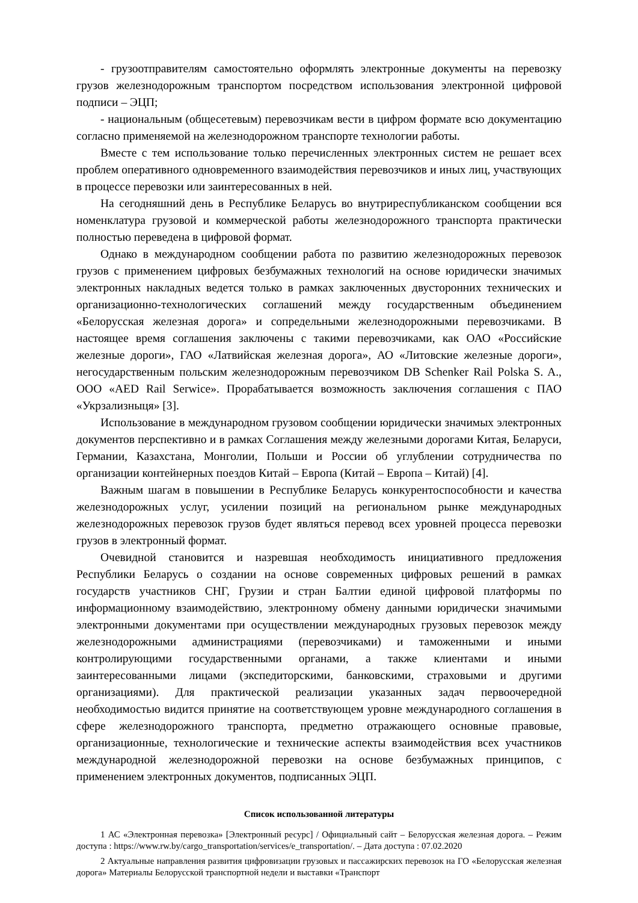- грузоотправителям самостоятельно оформлять электронные документы на перевозку грузов железнодорожным транспортом посредством использования электронной цифровой подписи – ЭЦП;
- национальным (общесетевым) перевозчикам вести в цифром формате всю документацию согласно применяемой на железнодорожном транспорте технологии работы.
Вместе с тем использование только перечисленных электронных систем не решает всех проблем оперативного одновременного взаимодействия перевозчиков и иных лиц, участвующих в процессе перевозки или заинтересованных в ней.
На сегодняшний день в Республике Беларусь во внутриреспубликанском сообщении вся номенклатура грузовой и коммерческой работы железнодорожного транспорта практически полностью переведена в цифровой формат.
Однако в международном сообщении работа по развитию железнодорожных перевозок грузов с применением цифровых безбумажных технологий на основе юридически значимых электронных накладных ведется только в рамках заключенных двусторонних технических и организационно-технологических соглашений между государственным объединением «Белорусская железная дорога» и сопредельными железнодорожными перевозчиками. В настоящее время соглашения заключены с такими перевозчиками, как ОАО «Российские железные дороги», ГАО «Латвийская железная дорога», АО «Литовские железные дороги», негосударственным польским железнодорожным перевозчиком DB Schenker Rail Polska S. A., ООО «AED Rail Serwice». Прорабатывается возможность заключения соглашения с ПАО «Укрзализныця» [3].
Использование в международном грузовом сообщении юридически значимых электронных документов перспективно и в рамках Соглашения между железными дорогами Китая, Беларуси, Германии, Казахстана, Монголии, Польши и России об углублении сотрудничества по организации контейнерных поездов Китай – Европа (Китай – Европа – Китай) [4].
Важным шагам в повышении в Республике Беларусь конкурентоспособности и качества железнодорожных услуг, усилении позиций на региональном рынке международных железнодорожных перевозок грузов будет являться перевод всех уровней процесса перевозки грузов в электронный формат.
Очевидной становится и назревшая необходимость инициативного предложения Республики Беларусь о создании на основе современных цифровых решений в рамках государств участников СНГ, Грузии и стран Балтии единой цифровой платформы по информационному взаимодействию, электронному обмену данными юридически значимыми электронными документами при осуществлении международных грузовых перевозок между железнодорожными администрациями (перевозчиками) и таможенными и иными контролирующими государственными органами, а также клиентами и иными заинтересованными лицами (экспедиторскими, банковскими, страховыми и другими организациями). Для практической реализации указанных задач первоочередной необходимостью видится принятие на соответствующем уровне международного соглашения в сфере железнодорожного транспорта, предметно отражающего основные правовые, организационные, технологические и технические аспекты взаимодействия всех участников международной железнодорожной перевозки на основе безбумажных принципов, с применением электронных документов, подписанных ЭЦП.
Список использованной литературы
1 АС «Электронная перевозка» [Электронный ресурс] / Официальный сайт – Белорусская железная дорога. – Режим доступа : https://www.rw.by/cargo_transportation/services/e_transportation/. – Дата доступа : 07.02.2020
2 Актуальные направления развития цифровизации грузовых и пассажирских перевозок на ГО «Белорусская железная дорога» Материалы Белорусской транспортной недели и выставки «Транспорт